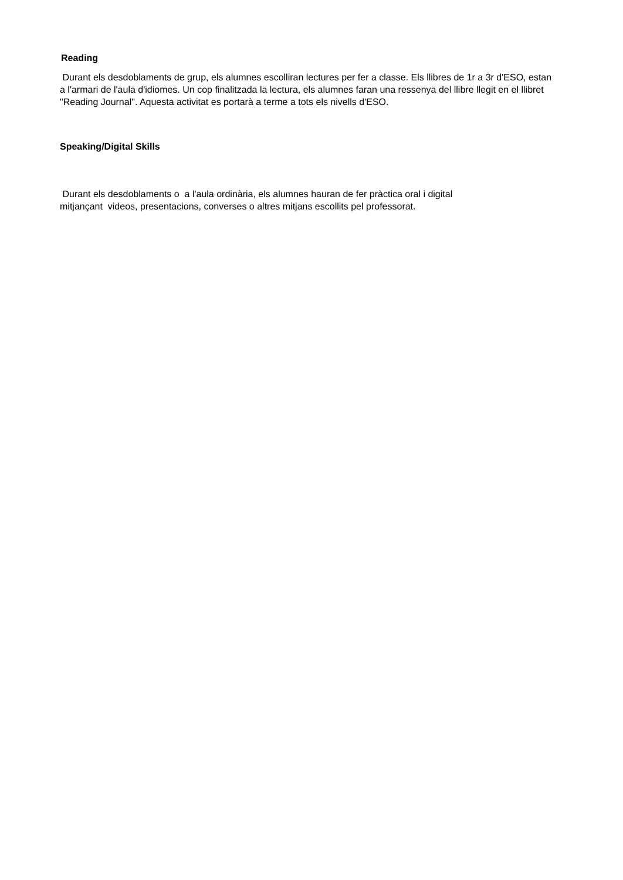Reading
Durant els desdoblaments de grup, els alumnes escolliran lectures per fer a classe. Els llibres de 1r a 3r d'ESO, estan a l'armari de l'aula d'idiomes. Un cop finalitzada la lectura, els alumnes faran una ressenya del llibre llegit en el llibret "Reading Journal". Aquesta activitat es portarà a terme a tots els nivells d'ESO.
Speaking/Digital Skills
Durant els desdoblaments o a l'aula ordinària, els alumnes hauran de fer pràctica oral i digital
mitjançant videos, presentacions, converses o altres mitjans escollits pel professorat.